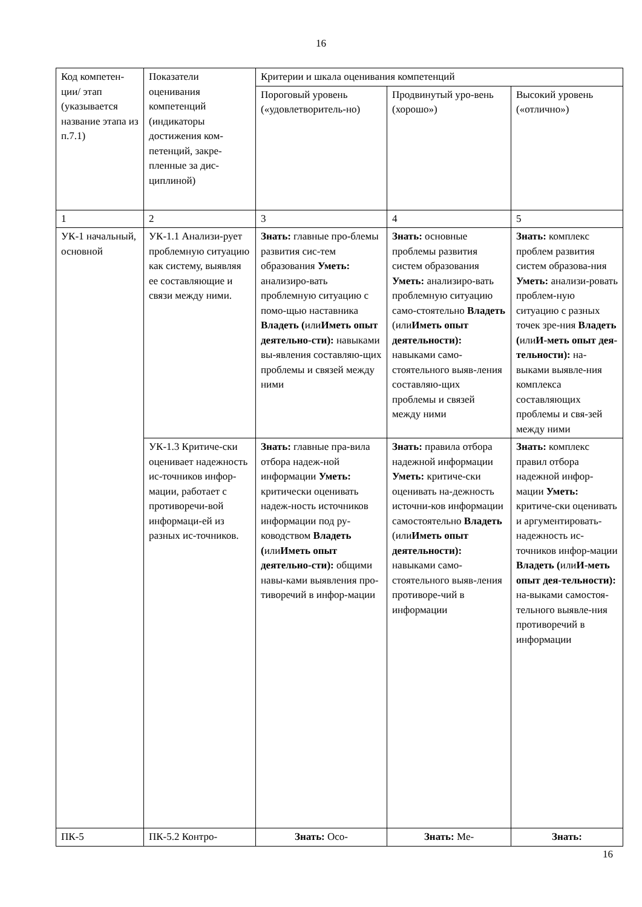16
| Код компетен-ции/ этап (указывается название этапа из п.7.1) | Показатели оценивания компетенций (индикаторы достижения ком-петенций, закре-пленные за дис-циплиной) | Критерии и шкала оценивания компетенций | | |
| --- | --- | --- | --- | --- |
| | | Пороговый уровень («удовлетворитель-но) | Продвинутый уро-вень (хорошо») | Высокий уровень («отлично») |
| 1 | 2 | 3 | 4 | 5 |
| УК-1 начальный, основной | УК-1.1 Анализи-рует проблемную ситуацию как систему, выявляя ее составляющие и связи между ними. | Знать: главные про-блемы развития сис-тем образования Уметь: анализиро-вать проблемную ситуацию с помо-щью наставника Владеть ( или Иметь опыт деятельно-сти): навыками вы-явления составляю-щих проблемы и связей между ними | Знать: основные проблемы развития систем образования Уметь: анализиро-вать проблемную ситуацию само-стоятельно Владеть (или Иметь опыт деятельности): навыками само-стоятельного выяв-ления составляю-щих проблемы и связей между ними | Знать: комплекс проблем развития систем образова-ния Уметь: анализи-ровать проблем-ную ситуацию с разных точек зре-ния Владеть ( или И-меть опыт дея-тельности): на-выками выявле-ния комплекса составляющих проблемы и свя-зей между ними |
| | УК-1.3 Критиче-ски оценивает надежность ис-точников инфор-мации, работает с противоречи-вой информаци-ей из разных ис-точников. | Знать: главные пра-вила отбора надеж-ной информации Уметь: критически оценивать надеж-ность источников информации под ру-ководством Владеть ( или Иметь опыт деятельно-сти): общими навы-ками выявления про-тиворечий в инфор-мации | Знать: правила отбора надежной информации Уметь: критиче-ски оценивать на-дежность источни-ков информации самостоятельно Владеть (или Иметь опыт деятельности): навыками само-стоятельного выяв-ления противоре-чий в информации | Знать: комплекс правил отбора надежной инфор-мации Уметь: критиче-ски оценивать и аргументировать-надежность ис-точников инфор-мации Владеть ( или И-меть опыт дея-тельности): на-выками самостоя-тельного выявле-ния противоречий в информации |
| ПК-5 | ПК-5.2 Контро- | Знать: Осо- | Знать: Ме- | Знать: |
16